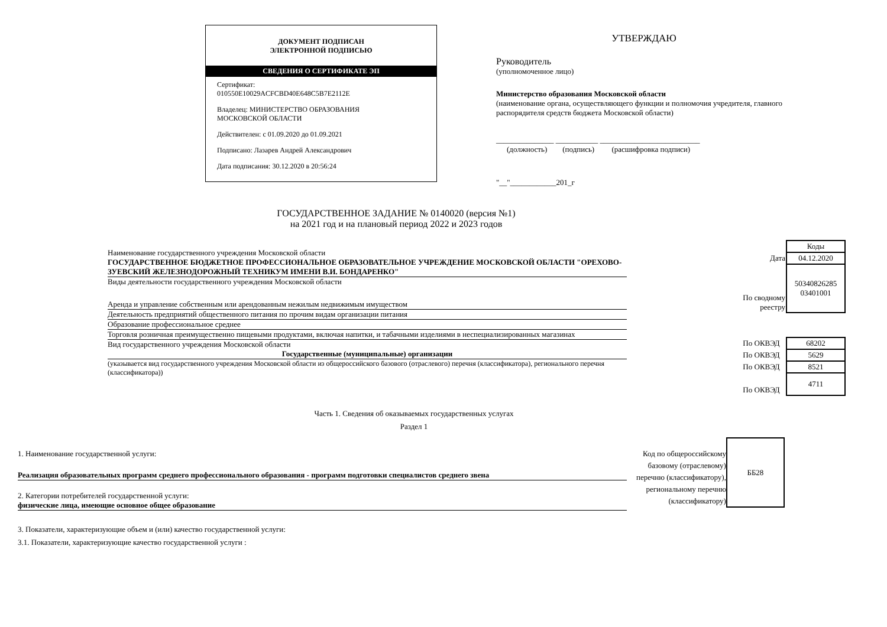ДОКУМЕНТ ПОДПИСАН
ЭЛЕКТРОННОЙ ПОДПИСЬЮ
СВЕДЕНИЯ О СЕРТИФИКАТЕ ЭП
Сертификат:
010550E10029ACFCBD40E648C5B7E2112E
Владелец: МИНИСТЕРСТВО ОБРАЗОВАНИЯ
МОСКОВСКОЙ ОБЛАСТИ
Действителен: с 01.09.2020 до 01.09.2021
Подписано: Лазарев Андрей Александрович
Дата подписания: 30.12.2020 в 20:56:24
УТВЕРЖДАЮ
Руководитель
(уполномоченное лицо)
Министерство образования Московской области
(наименование органа, осуществляющего функции и полномочия учредителя, главного распорядителя средств бюджета Московской области)
_______________ ___________ __________________________
(должность) (подпись) (расшифровка подписи)
"__"____________201_г
ГОСУДАРСТВЕННОЕ ЗАДАНИЕ № 0140020 (версия №1)
на 2021 год и на плановый период 2022 и 2023 годов
Наименование государственного учреждения Московской области
ГОСУДАРСТВЕННОЕ БЮДЖЕТНОЕ ПРОФЕССИОНАЛЬНОЕ ОБРАЗОВАТЕЛЬНОЕ УЧРЕЖДЕНИЕ МОСКОВСКОЙ ОБЛАСТИ "ОРЕХОВО-ЗУЕВСКИЙ ЖЕЛЕЗНОДОРОЖНЫЙ ТЕХНИКУМ ИМЕНИ В.И. БОНДАРЕНКО"
Виды деятельности государственного учреждения Московской области
Аренда и управление собственным или арендованным нежилым недвижимым имуществом
Деятельность предприятий общественного питания по прочим видам организации питания
Образование профессиональное среднее
Торговля розничная преимущественно пищевыми продуктами, включая напитки, и табачными изделиями в неспециализированных магазинах
Вид государственного учреждения Московской области
Государственные (муниципальные) организации
(указывается вид государственного учреждения Московской области из общероссийского базового (отраслевого) перечня (классификатора), регионального перечня (классификатора))
| | Коды |
| Дата | 04.12.2020 |
| По сводному реестру | 50340826285 03401001 |
| По ОКВЭД | 68202 |
| По ОКВЭД | 5629 |
| По ОКВЭД | 8521 |
| По ОКВЭД | 4711 |
Часть 1. Сведения об оказываемых государственных услугах
Раздел 1
1. Наименование государственной услуги:
Реализация образовательных программ среднего профессионального образования - программ подготовки специалистов среднего звена
2. Категории потребителей государственной услуги:
физические лица, имеющие основное общее образование
3. Показатели, характеризующие объем и (или) качество государственной услуги:
3.1. Показатели, характеризующие качество государственной услуги :
Код по общероссийскому
базовому (отраслевому)
перечню (классификатору),
региональному перечню
(классификатору)
ББ28